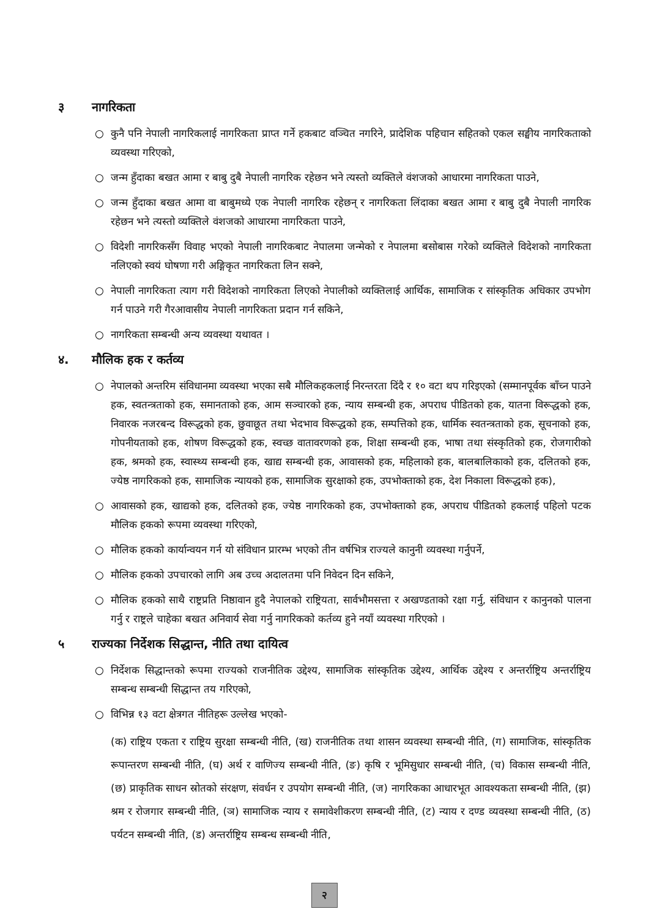३ नागरिकता
○ कुनै पनि नेपाली नागरिकलाई नागरिकता प्राप्त गर्ने हकबाट वञ्चित नगरिने, प्रादेशिक पहिचान सहितको एकल सङ्घीय नागरिकताको व्यवस्था गरिएको,
○ जन्म हुँदाका बखत आमा र बाबु दुबै नेपाली नागरिक रहेछन भने त्यस्तो व्यक्तिले वंशजको आधारमा नागरिकता पाउने,
○ जन्म हुँदाका बखत आमा वा बाबुमध्ये एक नेपाली नागरिक रहेछन् र नागरिकता लिंदाका बखत आमा र बाबु दुबै नेपाली नागरिक रहेछन भने त्यस्तो व्यक्तिले वंशजको आधारमा नागरिकता पाउने,
○ विदेशी नागरिकसँग विवाह भएको नेपाली नागरिकबाट नेपालमा जन्मेको र नेपालमा बसोबास गरेको व्यक्तिले विदेशको नागरिकता नलिएको स्वयं घोषणा गरी अङ्गिकृत नागरिकता लिन सक्ने,
○ नेपाली नागरिकता त्याग गरी विदेशको नागरिकता लिएको नेपालीको व्यक्तिलाई आर्थिक, सामाजिक र सांस्कृतिक अधिकार उपभोग गर्न पाउने गरी गैरआवासीय नेपाली नागरिकता प्रदान गर्न सकिने,
○ नागरिकता सम्बन्धी अन्य व्यवस्था यथावत ।
४. मौलिक हक र कर्तव्य
○ नेपालको अन्तरिम संविधानमा व्यवस्था भएका सबै मौलिकहकलाई निरन्तरता दिंदै र १० वटा थप गरिइएको (सम्मानपूर्वक बाँच्न पाउने हक, स्वतन्त्रताको हक, समानताको हक, आम सञ्चारको हक, न्याय सम्बन्धी हक, अपराध पीडितको हक, यातना विरूद्धको हक, निवारक नजरबन्द विरूद्धको हक, छुवाछूत तथा भेदभाव विरूद्धको हक, सम्पत्तिको हक, धार्मिक स्वतन्त्रताको हक, सूचनाको हक, गोपनीयताको हक, शोषण विरूद्धको हक, स्वच्छ वातावरणको हक, शिक्षा सम्बन्धी हक, भाषा तथा संस्कृतिको हक, रोजगारीको हक, श्रमको हक, स्वास्थ्य सम्बन्धी हक, खाद्य सम्बन्धी हक, आवासको हक, महिलाको हक, बालबालिकाको हक, दलितको हक, ज्येष्ठ नागरिकको हक, सामाजिक न्यायको हक, सामाजिक सुरक्षाको हक, उपभोक्ताको हक, देश निकाला विरूद्धको हक),
○ आवासको हक, खाद्यको हक, दलितको हक, ज्येष्ठ नागरिकको हक, उपभोक्ताको हक, अपराध पीडितको हकलाई पहिलो पटक मौलिक हकको रूपमा व्यवस्था गरिएको,
○ मौलिक हकको कार्यान्वयन गर्न यो संविधान प्रारम्भ भएको तीन वर्षभित्र राज्यले कानुनी व्यवस्था गर्नुपर्ने,
○ मौलिक हकको उपचारको लागि अब उच्च अदालतमा पनि निवेदन दिन सकिने,
○ मौलिक हकको साथै राष्ट्रप्रति निष्ठावान हुदै नेपालको राष्ट्रियता, सार्वभौमसत्ता र अखण्डताको रक्षा गर्नु, संविधान र कानुनको पालना गर्नु र राष्ट्रले चाहेका बखत अनिवार्य सेवा गर्नु नागरिकको कर्तव्य हुने नयाँ व्यवस्था गरिएको ।
५ राज्यका निर्देशक सिद्धान्त, नीति तथा दायित्व
○ निर्देशक सिद्धान्तको रूपमा राज्यको राजनीतिक उद्देश्य, सामाजिक सांस्कृतिक उद्देश्य, आर्थिक उद्देश्य र अन्तर्राष्ट्रिय अन्तर्राष्ट्रिय सम्बन्ध सम्बन्धी सिद्धान्त तय गरिएको,
○ विभिन्न १३ वटा क्षेत्रगत नीतिहरू उल्लेख भएको-
(क) राष्ट्रिय एकता र राष्ट्रिय सुरक्षा सम्बन्धी नीति, (ख) राजनीतिक तथा शासन व्यवस्था सम्बन्धी नीति, (ग) सामाजिक, सांस्कृतिक रूपान्तरण सम्बन्धी नीति, (घ) अर्थ र वाणिज्य सम्बन्धी नीति, (ङ) कृषि र भूमिसुधार सम्बन्धी नीति, (च) विकास सम्बन्धी नीति, (छ) प्राकृतिक साधन स्रोतको संरक्षण, संवर्धन र उपयोग सम्बन्धी नीति, (ज) नागरिकका आधारभूत आवश्यकता सम्बन्धी नीति, (झ) श्रम र रोजगार सम्बन्धी नीति, (ञ) सामाजिक न्याय र समावेशीकरण सम्बन्धी नीति, (ट) न्याय र दण्ड व्यवस्था सम्बन्धी नीति, (ठ) पर्यटन सम्बन्धी नीति, (ड) अन्तर्राष्ट्रिय सम्बन्ध सम्बन्धी नीति,
२